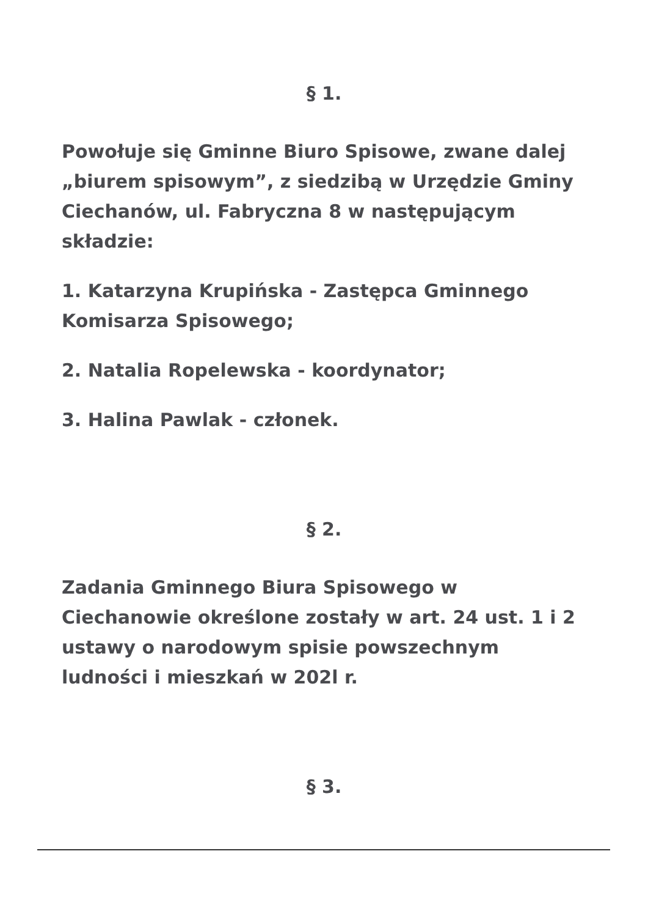§ 1.
Powołuje się Gminne Biuro Spisowe, zwane dalej „biurem spisowym”, z siedzibą w Urzędzie Gminy Ciechanów, ul. Fabryczna 8 w następującym składzie:
1. Katarzyna Krupińska - Zastępca Gminnego Komisarza Spisowego;
2. Natalia Ropelewska - koordynator;
3. Halina Pawlak - członek.
§ 2.
Zadania Gminnego Biura Spisowego w Ciechanowie określone zostały w art. 24 ust. 1 i 2 ustawy o narodowym spisie powszechnym ludności i mieszkań w 202l r.
§ 3.